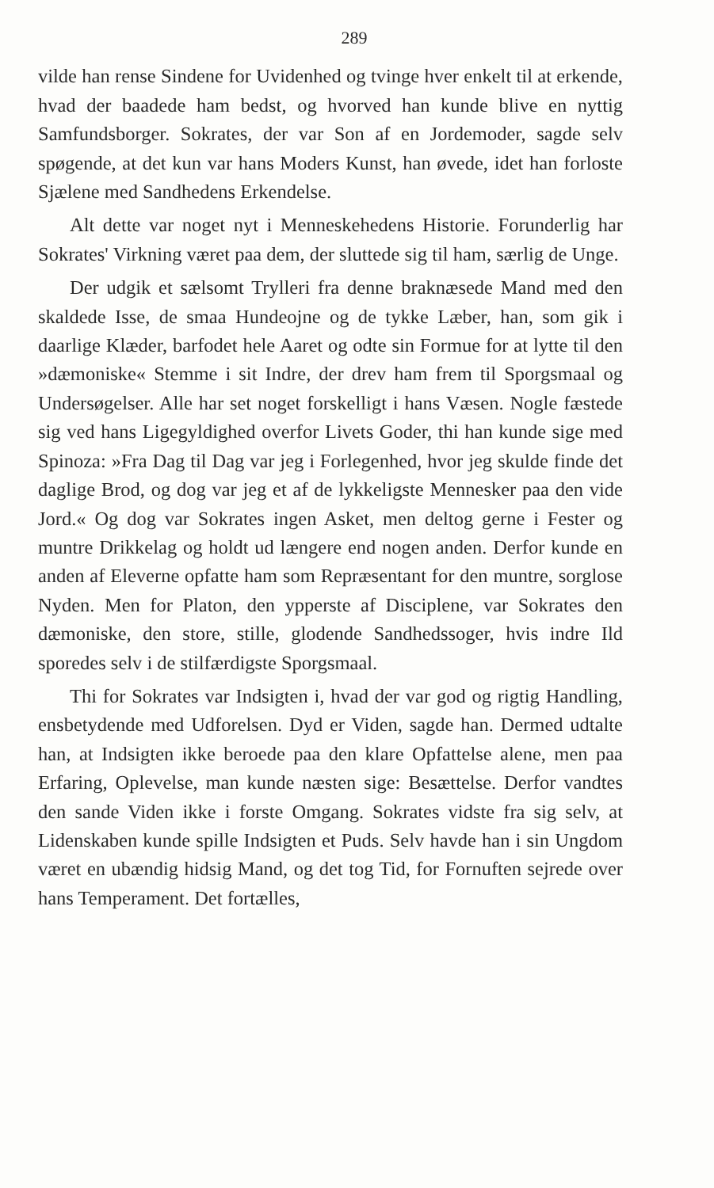289
vilde han rense Sindene for Uvidenhed og tvinge hver enkelt til at erkende, hvad der baadede ham bedst, og hvorved han kunde blive en nyttig Samfundsborger. Sokrates, der var Son af en Jordemoder, sagde selv spøgende, at det kun var hans Moders Kunst, han øvede, idet han forloste Sjælene med Sandhedens Erkendelse.
Alt dette var noget nyt i Menneskehedens Historie. Forunderlig har Sokrates' Virkning været paa dem, der sluttede sig til ham, særlig de Unge.
Der udgik et sælsomt Trylleri fra denne braknæsede Mand med den skaldede Isse, de smaa Hundeojne og de tykke Læber, han, som gik i daarlige Klæder, barfodet hele Aaret og odte sin Formue for at lytte til den »dæmoniske« Stemme i sit Indre, der drev ham frem til Sporgsmaal og Undersøgelser. Alle har set noget forskelligt i hans Væsen. Nogle fæstede sig ved hans Ligegyldighed overfor Livets Goder, thi han kunde sige med Spinoza: »Fra Dag til Dag var jeg i Forlegenhed, hvor jeg skulde finde det daglige Brod, og dog var jeg et af de lykkeligste Mennesker paa den vide Jord.« Og dog var Sokrates ingen Asket, men deltog gerne i Fester og muntre Drikkelag og holdt ud længere end nogen anden. Derfor kunde en anden af Eleverne opfatte ham som Repræsentant for den muntre, sorglose Nyden. Men for Platon, den ypperste af Disciplene, var Sokrates den dæmoniske, den store, stille, glodende Sandhedssoger, hvis indre Ild sporedes selv i de stilfærdigste Sporgsmaal.
Thi for Sokrates var Indsigten i, hvad der var god og rigtig Handling, ensbetydende med Udforelsen. Dyd er Viden, sagde han. Dermed udtalte han, at Indsigten ikke beroede paa den klare Opfattelse alene, men paa Erfaring, Oplevelse, man kunde næsten sige: Besættelse. Derfor vandtes den sande Viden ikke i forste Omgang. Sokrates vidste fra sig selv, at Lidenskaben kunde spille Indsigten et Puds. Selv havde han i sin Ungdom været en ubændig hidsig Mand, og det tog Tid, for Fornuften sejrede over hans Temperament. Det fortælles,